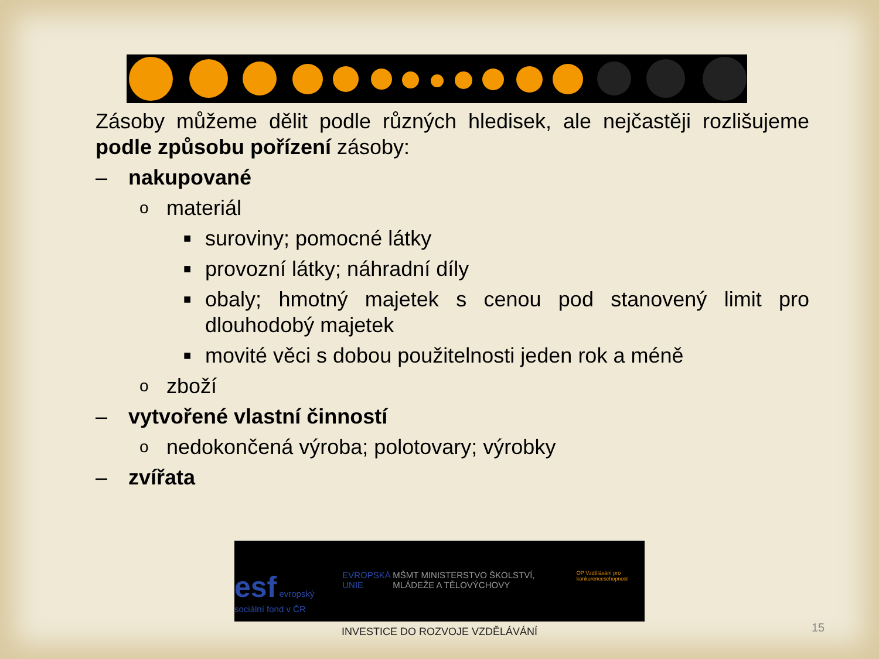Zásoby můžeme dělit podle různých hledisek, ale nejčastěji rozlišujeme podle způsobu pořízení zásoby:
– nakupované
omateriál
■ suroviny; pomocné látky
■ provozní látky; náhradní díly
■ obaly; hmotný majetek s cenou pod stanovený limit pro dlouhodobý majetek
■ movité věci s dobou použitelnosti jeden rok a méně
ozboží
– vytvořené vlastní činností
onedokončená výroba; polotovary; výrobky
– zvířata
esf evropský sociální fond v ČR EVROPSKÁ UNIE MŠMT MINISTERSTVO ŠKOLSTVÍ, MLÁDEŽE A TĚLOVÝCHOVY OP Vzdělávání pro konkurenceschopnost
INVESTICE DO ROZVOJE VZDĚLÁVÁNÍ
15